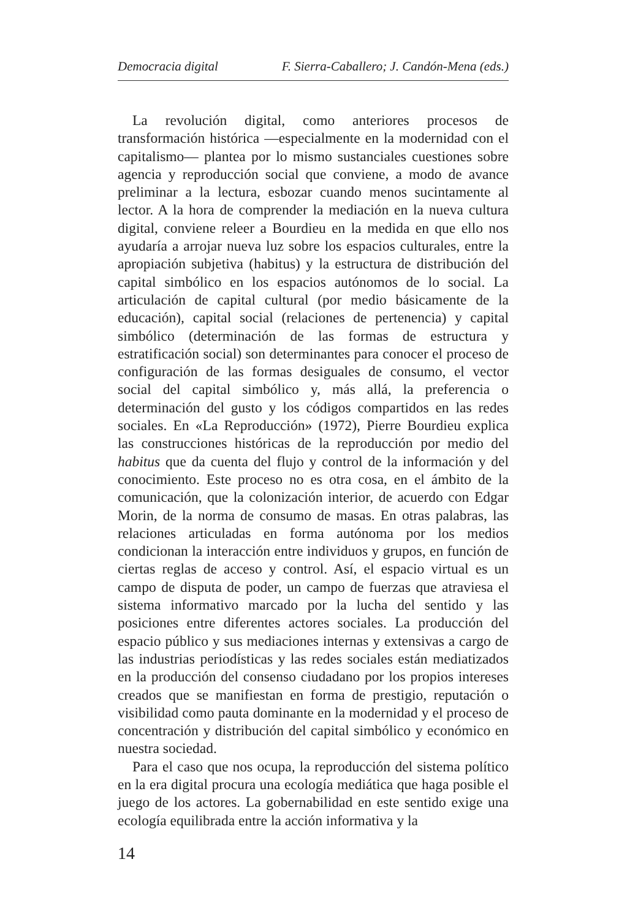Democracia digital F. Sierra-Caballero; J. Candón-Mena (eds.)
La revolución digital, como anteriores procesos de transformación histórica —especialmente en la modernidad con el capitalismo— plantea por lo mismo sustanciales cuestiones sobre agencia y reproducción social que conviene, a modo de avance preliminar a la lectura, esbozar cuando menos sucintamente al lector. A la hora de comprender la mediación en la nueva cultura digital, conviene releer a Bourdieu en la medida en que ello nos ayudaría a arrojar nueva luz sobre los espacios culturales, entre la apropiación subjetiva (habitus) y la estructura de distribución del capital simbólico en los espacios autónomos de lo social. La articulación de capital cultural (por medio básicamente de la educación), capital social (relaciones de pertenencia) y capital simbólico (determinación de las formas de estructura y estratificación social) son determinantes para conocer el proceso de configuración de las formas desiguales de consumo, el vector social del capital simbólico y, más allá, la preferencia o determinación del gusto y los códigos compartidos en las redes sociales. En «La Reproducción» (1972), Pierre Bourdieu explica las construcciones históricas de la reproducción por medio del habitus que da cuenta del flujo y control de la información y del conocimiento. Este proceso no es otra cosa, en el ámbito de la comunicación, que la colonización interior, de acuerdo con Edgar Morin, de la norma de consumo de masas. En otras palabras, las relaciones articuladas en forma autónoma por los medios condicionan la interacción entre individuos y grupos, en función de ciertas reglas de acceso y control. Así, el espacio virtual es un campo de disputa de poder, un campo de fuerzas que atraviesa el sistema informativo marcado por la lucha del sentido y las posiciones entre diferentes actores sociales. La producción del espacio público y sus mediaciones internas y extensivas a cargo de las industrias periodísticas y las redes sociales están mediatizados en la producción del consenso ciudadano por los propios intereses creados que se manifiestan en forma de prestigio, reputación o visibilidad como pauta dominante en la modernidad y el proceso de concentración y distribución del capital simbólico y económico en nuestra sociedad.
Para el caso que nos ocupa, la reproducción del sistema político en la era digital procura una ecología mediática que haga posible el juego de los actores. La gobernabilidad en este sentido exige una ecología equilibrada entre la acción informativa y la
14